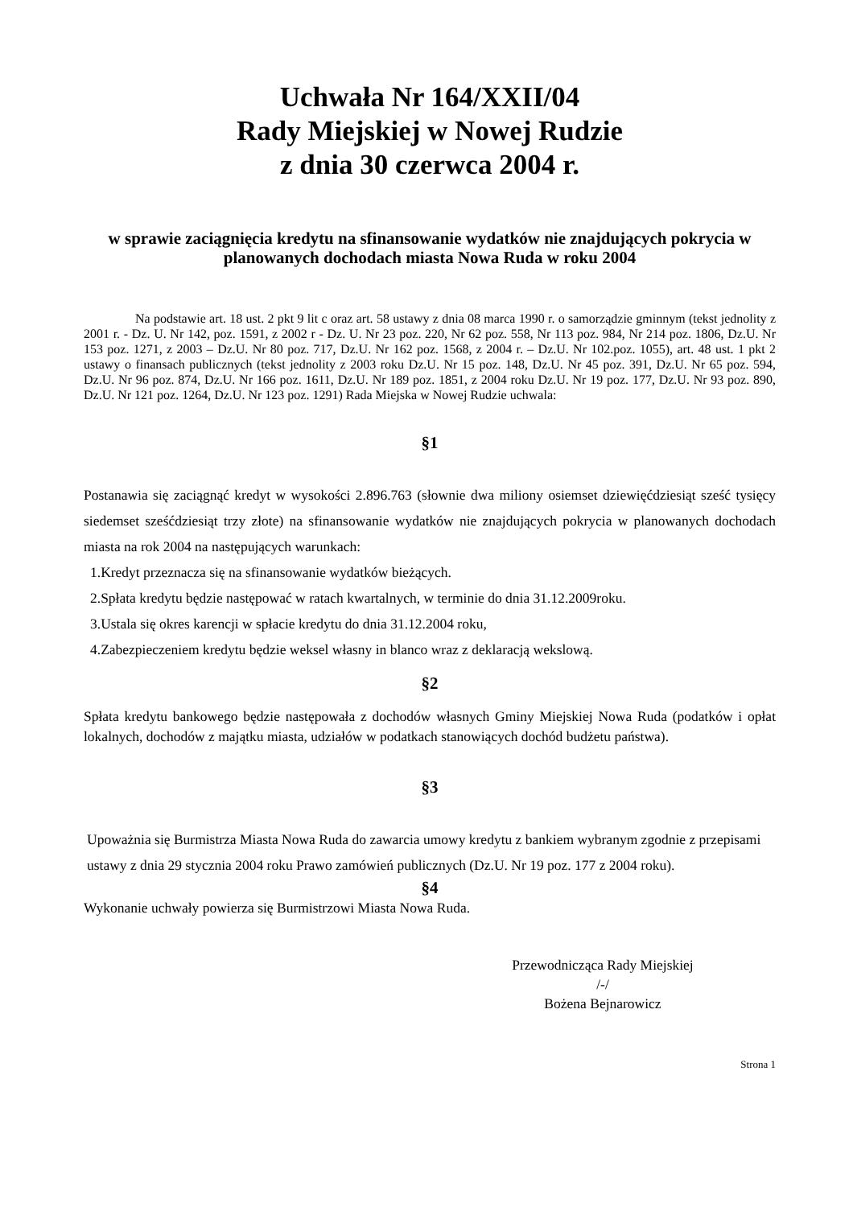Uchwała Nr 164/XXII/04
Rady Miejskiej w Nowej Rudzie
z dnia 30 czerwca 2004 r.
w sprawie zaciągnięcia kredytu na sfinansowanie wydatków nie znajdujących pokrycia w planowanych dochodach miasta Nowa Ruda w roku 2004
Na podstawie art. 18 ust. 2 pkt 9 lit c oraz art. 58 ustawy z dnia 08 marca 1990 r. o samorządzie gminnym (tekst jednolity z 2001 r. - Dz. U. Nr 142, poz. 1591, z 2002 r - Dz. U. Nr 23 poz. 220, Nr 62 poz. 558, Nr 113 poz. 984, Nr 214 poz. 1806, Dz.U. Nr 153 poz. 1271, z 2003 – Dz.U. Nr 80 poz. 717, Dz.U. Nr 162 poz. 1568, z 2004 r. – Dz.U. Nr 102.poz. 1055), art. 48 ust. 1 pkt 2 ustawy o finansach publicznych (tekst jednolity z 2003 roku Dz.U. Nr 15 poz. 148, Dz.U. Nr 45 poz. 391, Dz.U. Nr 65 poz. 594, Dz.U. Nr 96 poz. 874, Dz.U. Nr 166 poz. 1611, Dz.U. Nr 189 poz. 1851, z 2004 roku Dz.U. Nr 19 poz. 177, Dz.U. Nr 93 poz. 890, Dz.U. Nr 121 poz. 1264, Dz.U. Nr 123 poz. 1291) Rada Miejska w Nowej Rudzie uchwala:
§1
Postanawia się zaciągnąć kredyt w wysokości 2.896.763 (słownie dwa miliony osiemset dziewięćdziesiąt sześć tysięcy siedemset sześćdziesiąt trzy złote) na sfinansowanie wydatków nie znajdujących pokrycia w planowanych dochodach miasta na rok 2004 na następujących warunkach:
1.Kredyt przeznacza się na sfinansowanie wydatków bieżących.
2.Spłata kredytu będzie następować w ratach kwartalnych, w terminie do dnia 31.12.2009roku.
3.Ustala się okres karencji w spłacie kredytu do dnia 31.12.2004 roku,
4.Zabezpieczeniem kredytu będzie weksel własny in blanco wraz z deklaracją wekslową.
§2
Spłata kredytu bankowego będzie następowała z dochodów własnych Gminy Miejskiej Nowa Ruda (podatków i opłat lokalnych, dochodów z majątku miasta, udziałów w podatkach stanowiących dochód budżetu państwa).
§3
Upoważnia się Burmistrza Miasta Nowa Ruda do zawarcia umowy kredytu z bankiem wybranym zgodnie z przepisami ustawy z dnia 29 stycznia 2004 roku Prawo zamówień publicznych (Dz.U. Nr 19 poz. 177 z 2004 roku).
§4
Wykonanie uchwały powierza się Burmistrzowi Miasta Nowa Ruda.
Przewodnicząca Rady Miejskiej
/-/
Bożena Bejnarowicz
Strona 1